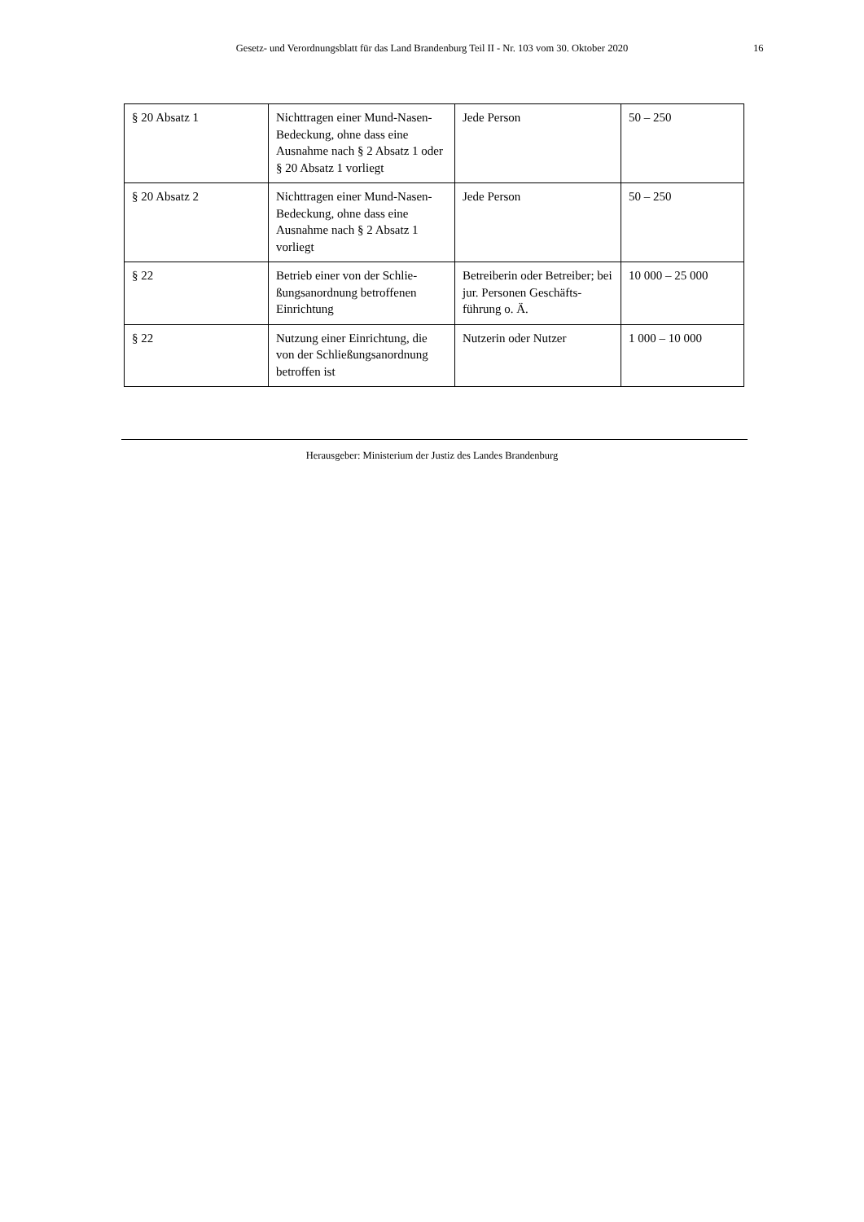Gesetz- und Verordnungsblatt für das Land Brandenburg Teil II - Nr. 103 vom 30. Oktober 2020 16
| § 20 Absatz 1 | Nichttragen einer Mund-Nasen-Bedeckung, ohne dass eine Ausnahme nach § 2 Absatz 1 oder § 20 Absatz 1 vorliegt | Jede Person | 50 – 250 |
| § 20 Absatz 2 | Nichttragen einer Mund-Nasen-Bedeckung, ohne dass eine Ausnahme nach § 2 Absatz 1 vorliegt | Jede Person | 50 – 250 |
| § 22 | Betrieb einer von der Schlie-ßungsanordnung betroffenen Einrichtung | Betreiberin oder Betreiber; bei jur. Personen Geschäfts-führung o. Ä. | 10 000 – 25 000 |
| § 22 | Nutzung einer Einrichtung, die von der Schließungsanordnung betroffen ist | Nutzerin oder Nutzer | 1 000 – 10 000 |
Herausgeber: Ministerium der Justiz des Landes Brandenburg